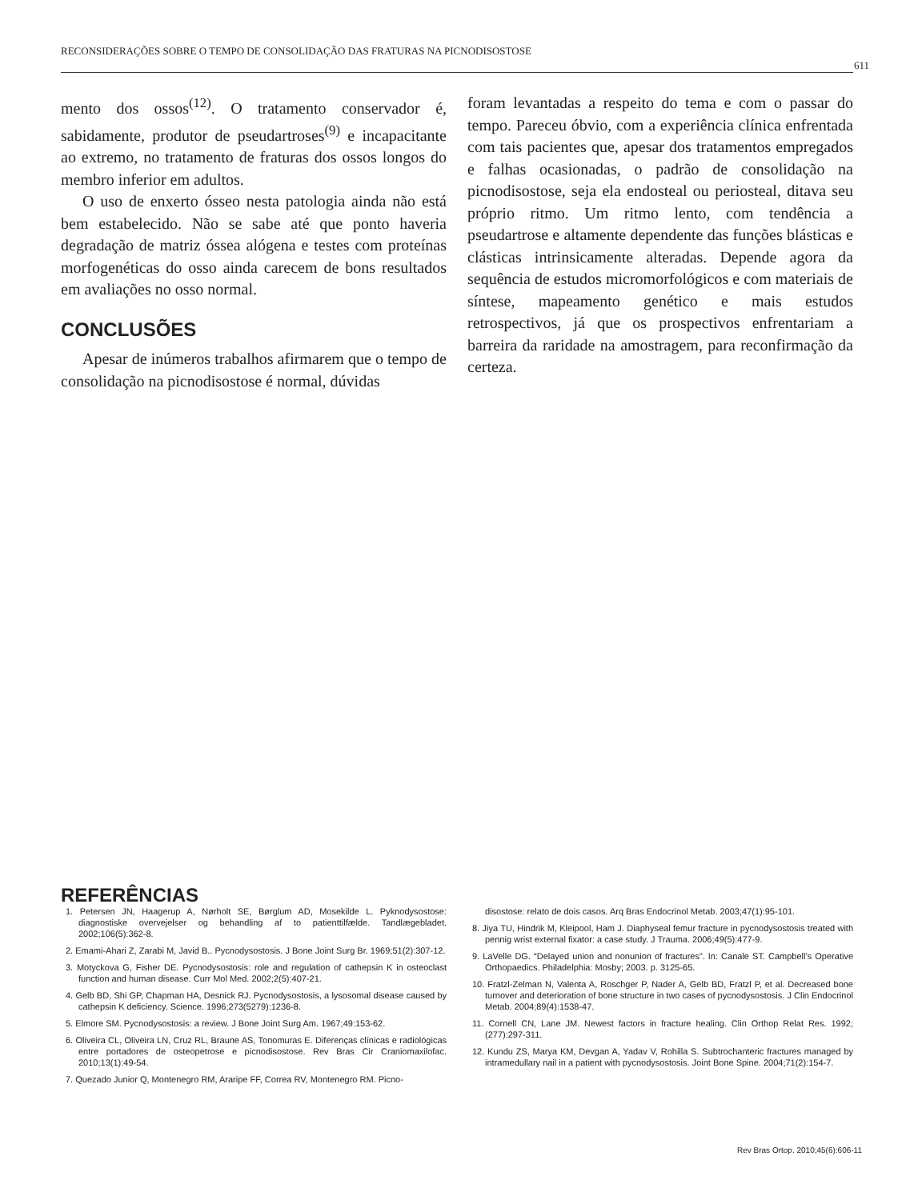RECONSIDERAÇÕES SOBRE O TEMPO DE CONSOLIDAÇÃO DAS FRATURAS NA PICNODISOSTOSE
611
mento dos ossos<sup>(12)</sup>. O tratamento conservador é, sabidamente, produtor de pseudartroses<sup>(9)</sup> e incapacitante ao extremo, no tratamento de fraturas dos ossos longos do membro inferior em adultos.
O uso de enxerto ósseo nesta patologia ainda não está bem estabelecido. Não se sabe até que ponto haveria degradação de matriz óssea alógena e testes com proteínas morfogenéticas do osso ainda carecem de bons resultados em avaliações no osso normal.
CONCLUSÕES
Apesar de inúmeros trabalhos afirmarem que o tempo de consolidação na picnodisostose é normal, dúvidas
foram levantadas a respeito do tema e com o passar do tempo. Pareceu óbvio, com a experiência clínica enfrentada com tais pacientes que, apesar dos tratamentos empregados e falhas ocasionadas, o padrão de consolidação na picnodisostose, seja ela endosteal ou periosteal, ditava seu próprio ritmo. Um ritmo lento, com tendência a pseudartrose e altamente dependente das funções blásticas e clásticas intrinsicamente alteradas. Depende agora da sequência de estudos micromorfológicos e com materiais de síntese, mapeamento genético e mais estudos retrospectivos, já que os prospectivos enfrentariam a barreira da raridade na amostragem, para reconfirmação da certeza.
REFERÊNCIAS
1. Petersen JN, Haagerup A, Nørholt SE, Børglum AD, Mosekilde L. Pyknodysostose: diagnostiske overvejelser og behandling af to patienttilfælde. Tandlægebladet. 2002;106(5):362-8.
2. Emami-Ahari Z, Zarabi M, Javid B.. Pycnodysostosis. J Bone Joint Surg Br. 1969;51(2):307-12.
3. Motyckova G, Fisher DE. Pycnodysostosis: role and regulation of cathepsin K in osteoclast function and human disease. Curr Mol Med. 2002;2(5):407-21.
4. Gelb BD, Shi GP, Chapman HA, Desnick RJ. Pycnodysostosis, a lysosomal disease caused by cathepsin K deficiency. Science. 1996;273(5279):1236-8.
5. Elmore SM. Pycnodysostosis: a review. J Bone Joint Surg Am. 1967;49:153-62.
6. Oliveira CL, Oliveira LN, Cruz RL, Braune AS, Tonomuras E. Diferenças clínicas e radiológicas entre portadores de osteopetrose e picnodisostose. Rev Bras Cir Craniomaxilofac. 2010;13(1):49-54.
7. Quezado Junior Q, Montenegro RM, Araripe FF, Correa RV, Montenegro RM. Picno-
disostose: relato de dois casos. Arq Bras Endocrinol Metab. 2003;47(1):95-101.
8. Jiya TU, Hindrik M, Kleipool, Ham J. Diaphyseal femur fracture in pycnodysostosis treated with pennig wrist external fixator: a case study. J Trauma. 2006;49(5):477-9.
9. LaVelle DG. “Delayed union and nonunion of fractures”. In: Canale ST. Campbell’s Operative Orthopaedics. Philadelphia: Mosby; 2003. p. 3125-65.
10. Fratzl-Zelman N, Valenta A, Roschger P, Nader A, Gelb BD, Fratzl P, et al. Decreased bone turnover and deterioration of bone structure in two cases of pycnodysostosis. J Clin Endocrinol Metab. 2004;89(4):1538-47.
11. Cornell CN, Lane JM. Newest factors in fracture healing. Clin Orthop Relat Res. 1992;(277):297-311.
12. Kundu ZS, Marya KM, Devgan A, Yadav V, Rohilla S. Subtrochanteric fractures managed by intramedullary nail in a patient with pycnodysostosis. Joint Bone Spine. 2004;71(2):154-7.
Rev Bras Ortop. 2010;45(6):606-11